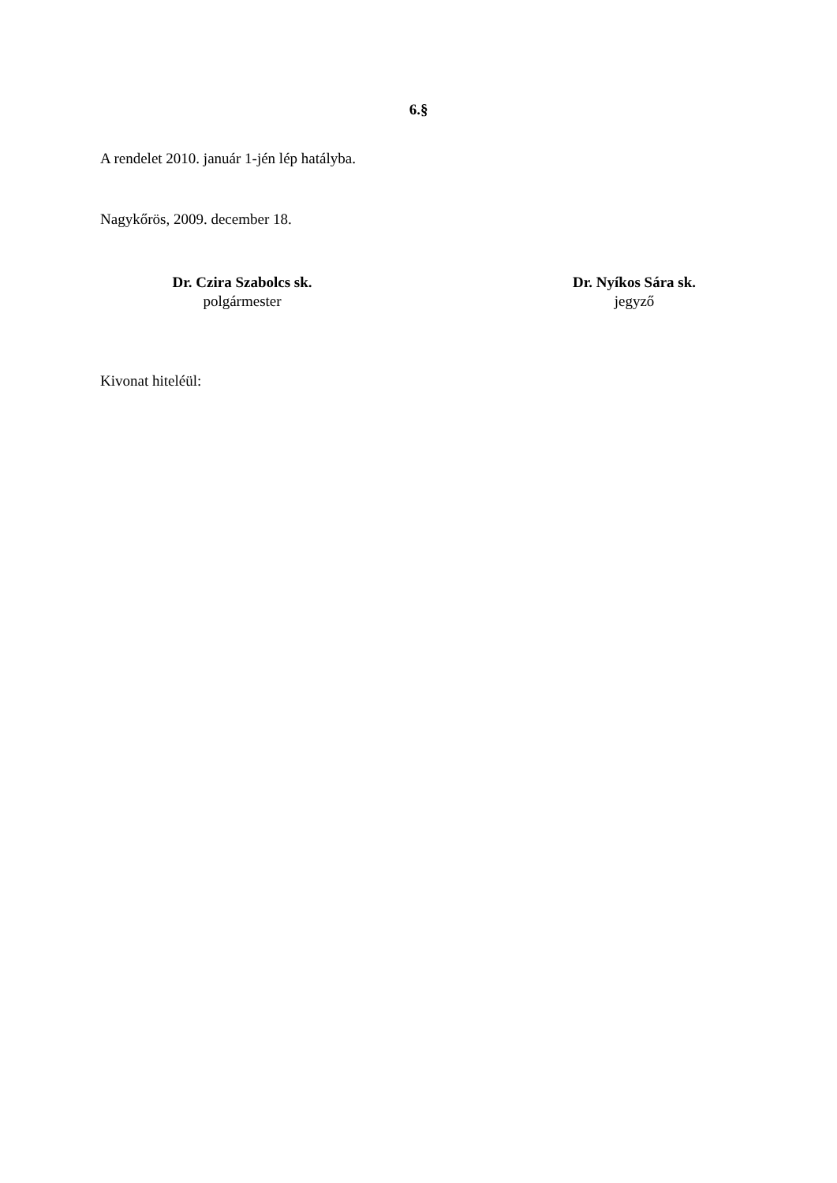6.§
A rendelet 2010. január 1-jén lép hatályba.
Nagykőrös, 2009. december 18.
Dr. Czira Szabolcs sk.
polgármester
Dr. Nyíkos Sára sk.
jegyző
Kivonat hiteléül: